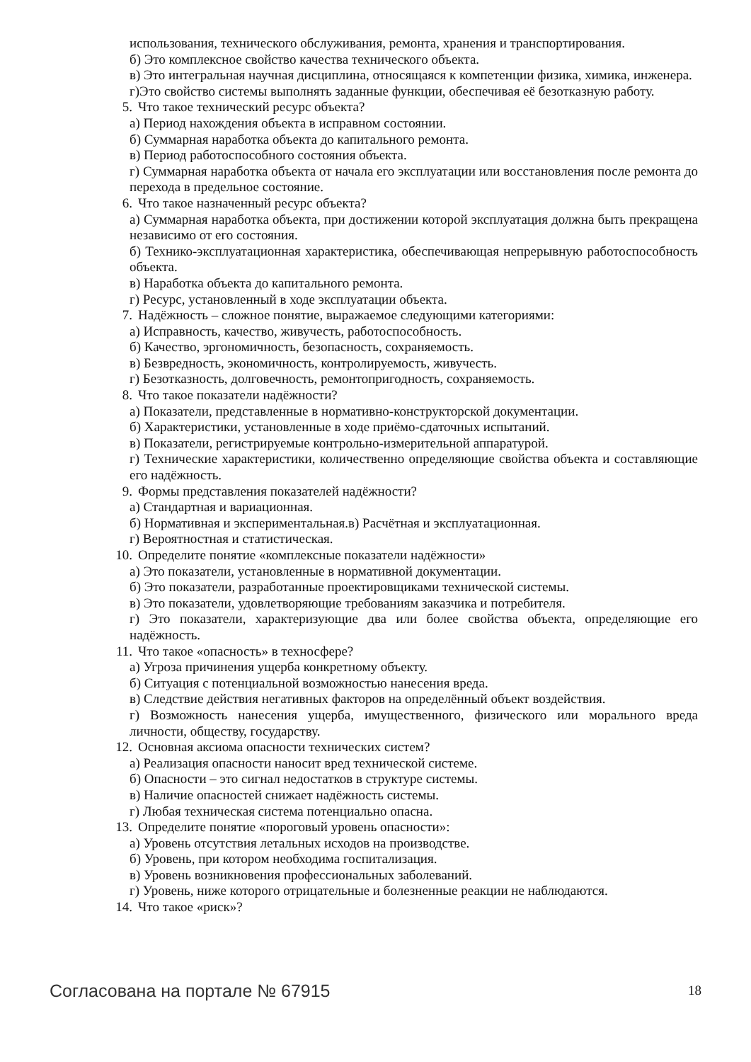использования, технического обслуживания, ремонта, хранения и транспортирования.
б) Это комплексное свойство качества технического объекта.
в) Это интегральная научная дисциплина, относящаяся к компетенции физика, химика, инженера.
г)Это свойство системы выполнять заданные функции, обеспечивая её безотказную работу.
5. Что такое технический ресурс объекта?
а) Период нахождения объекта в исправном состоянии.
б) Суммарная наработка объекта до капитального ремонта.
в) Период работоспособного состояния объекта.
г) Суммарная наработка объекта от начала его эксплуатации или восстановления после ремонта до перехода в предельное состояние.
6. Что такое назначенный ресурс объекта?
а) Суммарная наработка объекта, при достижении которой эксплуатация должна быть прекращена независимо от его состояния.
б) Технико-эксплуатационная характеристика, обеспечивающая непрерывную работоспособность объекта.
в) Наработка объекта до капитального ремонта.
г) Ресурс, установленный в ходе эксплуатации объекта.
7. Надёжность – сложное понятие, выражаемое следующими категориями:
а) Исправность, качество, живучесть, работоспособность.
б) Качество, эргономичность, безопасность, сохраняемость.
в) Безвредность, экономичность, контролируемость, живучесть.
г) Безотказность, долговечность, ремонтопригодность, сохраняемость.
8. Что такое показатели надёжности?
а) Показатели, представленные в нормативно-конструкторской документации.
б) Характеристики, установленные в ходе приёмо-сдаточных испытаний.
в) Показатели, регистрируемые контрольно-измерительной аппаратурой.
г) Технические характеристики, количественно определяющие свойства объекта и составляющие его надёжность.
9. Формы представления показателей надёжности?
а) Стандартная и вариационная.
б) Нормативная и экспериментальная.в) Расчётная и эксплуатационная.
г) Вероятностная и статистическая.
10. Определите понятие «комплексные показатели надёжности»
а) Это показатели, установленные в нормативной документации.
б) Это показатели, разработанные проектировщиками технической системы.
в) Это показатели, удовлетворяющие требованиям заказчика и потребителя.
г) Это показатели, характеризующие два или более свойства объекта, определяющие его надёжность.
11. Что такое «опасность» в техносфере?
а) Угроза причинения ущерба конкретному объекту.
б) Ситуация с потенциальной возможностью нанесения вреда.
в) Следствие действия негативных факторов на определённый объект воздействия.
г) Возможность нанесения ущерба, имущественного, физического или морального вреда личности, обществу, государству.
12. Основная аксиома опасности технических систем?
а) Реализация опасности наносит вред технической системе.
б) Опасности – это сигнал недостатков в структуре системы.
в) Наличие опасностей снижает надёжность системы.
г) Любая техническая система потенциально опасна.
13. Определите понятие «пороговый уровень опасности»:
а) Уровень отсутствия летальных исходов на производстве.
б) Уровень, при котором необходима госпитализация.
в) Уровень возникновения профессиональных заболеваний.
г) Уровень, ниже которого отрицательные и болезненные реакции не наблюдаются.
14. Что такое «риск»?
Согласована на портале № 67915 18